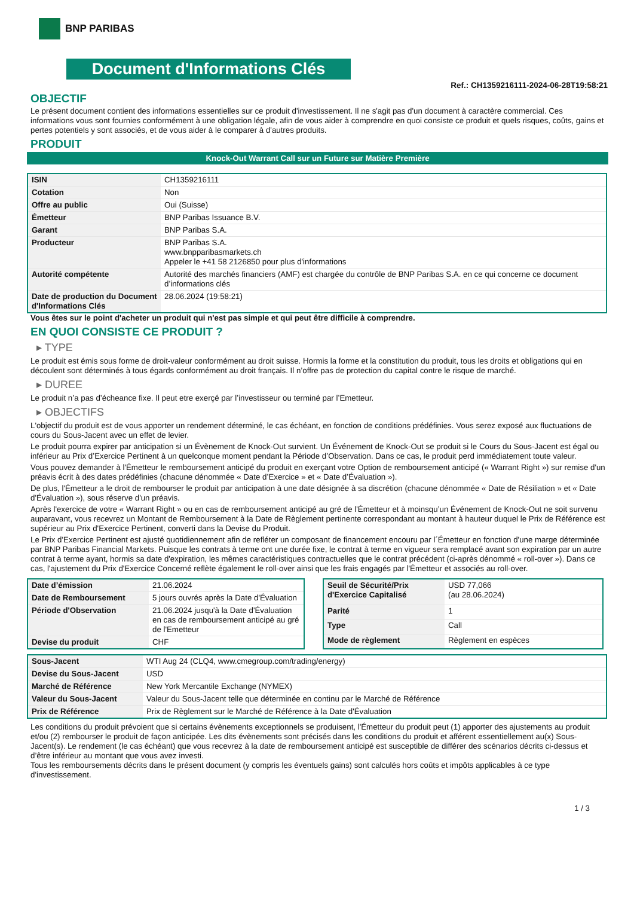BNP PARIBAS
Document d'Informations Clés
Ref.: CH1359216111-2024-06-28T19:58:21
OBJECTIF
Le présent document contient des informations essentielles sur ce produit d'investissement. Il ne s'agit pas d'un document à caractère commercial. Ces informations vous sont fournies conformément à une obligation légale, afin de vous aider à comprendre en quoi consiste ce produit et quels risques, coûts, gains et pertes potentiels y sont associés, et de vous aider à le comparer à d'autres produits.
PRODUIT
Knock-Out Warrant Call sur un Future sur Matière Première
| ISIN | CH1359216111 |
| Cotation | Non |
| Offre au public | Oui (Suisse) |
| Émetteur | BNP Paribas Issuance B.V. |
| Garant | BNP Paribas S.A. |
| Producteur | BNP Paribas S.A. www.bnpparibasmarkets.ch Appeler le +41 58 2126850 pour plus d'informations |
| Autorité compétente | Autorité des marchés financiers (AMF) est chargée du contrôle de BNP Paribas S.A. en ce qui concerne ce document d’informations clés |
| Date de production du Document d'Informations Clés | 28.06.2024 (19:58:21) |
Vous êtes sur le point d'acheter un produit qui n'est pas simple et qui peut être difficile à comprendre.
EN QUOI CONSISTE CE PRODUIT ?
▸ TYPE
Le produit est émis sous forme de droit-valeur conformément au droit suisse. Hormis la forme et la constitution du produit, tous les droits et obligations qui en découlent sont déterminés à tous égards conformément au droit français. Il n’offre pas de protection du capital contre le risque de marché.
▸ DUREE
Le produit n’a pas d’écheance fixe. Il peut etre exerçé par l’investisseur ou terminé par l’Emetteur.
▸ OBJECTIFS
L'objectif du produit est de vous apporter un rendement déterminé, le cas échéant, en fonction de conditions prédéfinies. Vous serez exposé aux fluctuations de cours du Sous-Jacent avec un effet de levier.
Le produit pourra expirer par anticipation si un Évènement de Knock-Out survient. Un Événement de Knock-Out se produit si le Cours du Sous-Jacent est égal ou inférieur au Prix d’Exercice Pertinent à un quelconque moment pendant la Période d’Observation. Dans ce cas, le produit perd immédiatement toute valeur.
Vous pouvez demander à l'Émetteur le remboursement anticipé du produit en exerçant votre Option de remboursement anticipé (« Warrant Right ») sur remise d'un préavis écrit à des dates prédéfinies (chacune dénommée « Date d’Exercice » et « Date d’Évaluation »).
De plus, l'Émetteur a le droit de rembourser le produit par anticipation à une date désignée à sa discrétion (chacune dénommée « Date de Résiliation » et « Date d'Évaluation »), sous réserve d'un préavis.
Après l'exercice de votre « Warrant Right » ou en cas de remboursement anticipé au gré de l'Émetteur et à moinsqu’un Événement de Knock-Out ne soit survenu auparavant, vous recevrez un Montant de Remboursement à la Date de Règlement pertinente correspondant au montant à hauteur duquel le Prix de Référence est supérieur au Prix d'Exercice Pertinent, converti dans la Devise du Produit.
Le Prix d'Exercice Pertinent est ajusté quotidiennement afin de refléter un composant de financement encouru par l´Émetteur en fonction d'une marge déterminée par BNP Paribas Financial Markets. Puisque les contrats à terme ont une durée fixe, le contrat à terme en vigueur sera remplacé avant son expiration par un autre contrat à terme ayant, hormis sa date d'expiration, les mêmes caractéristiques contractuelles que le contrat précédent (ci-après dénommé « roll-over »). Dans ce cas, l'ajustement du Prix d'Exercice Concerné reflète également le roll-over ainsi que les frais engagés par l'Émetteur et associés au roll-over.
| Date d’émission | 21.06.2024 |
| Date de Remboursement | 5 jours ouvrés après la Date d'Évaluation |
| Période d'Observation | 21.06.2024 jusqu'à la Date d'Évaluation en cas de remboursement anticipé au gré de l'Emetteur |
| Devise du produit | CHF |
| Seuil de Sécurité/Prix d'Exercice Capitalisé | USD 77,066 (au 28.06.2024) |
| Parité | 1 |
| Type | Call |
| Mode de règlement | Règlement en espèces |
| Sous-Jacent | WTI Aug 24 (CLQ4, www.cmegroup.com/trading/energy) |
| Devise du Sous-Jacent | USD |
| Marché de Référence | New York Mercantile Exchange (NYMEX) |
| Valeur du Sous-Jacent | Valeur du Sous-Jacent telle que déterminée en continu par le Marché de Référence |
| Prix de Référence | Prix de Règlement sur le Marché de Référence à la Date d'Évaluation |
Les conditions du produit prévoient que si certains évènements exceptionnels se produisent, l'Émetteur du produit peut (1) apporter des ajustements au produit et/ou (2) rembourser le produit de façon anticipée. Les dits évènements sont précisés dans les conditions du produit et afférent essentiellement au(x) Sous-Jacent(s). Le rendement (le cas échéant) que vous recevrez à la date de remboursement anticipé est susceptible de différer des scénarios décrits ci-dessus et d’être inférieur au montant que vous avez investi.
Tous les remboursements décrits dans le présent document (y compris les éventuels gains) sont calculés hors coûts et impôts applicables à ce type d'investissement.
1 / 3